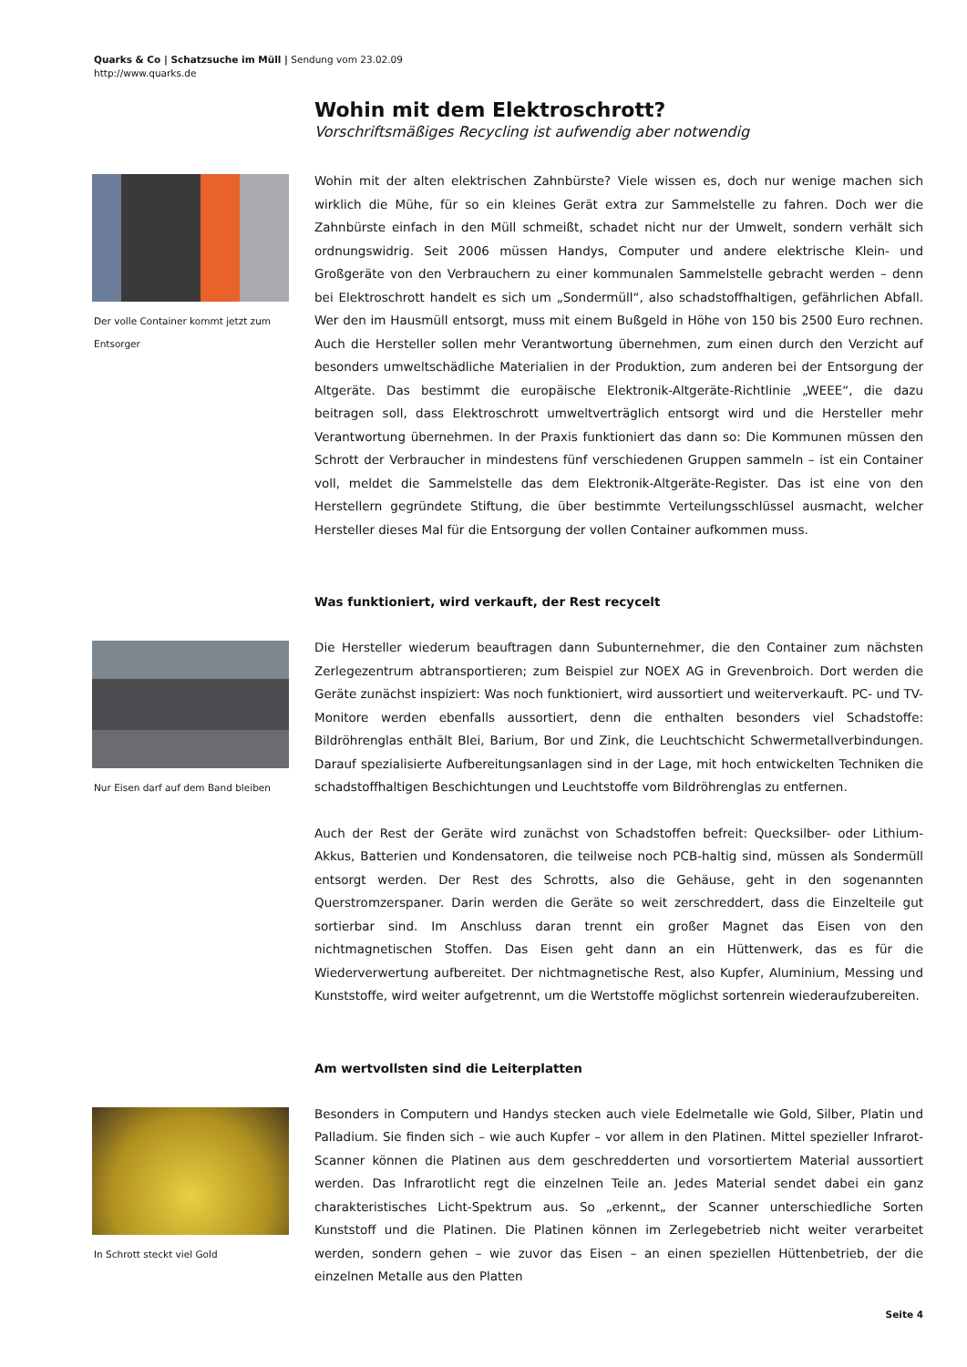Quarks & Co | Schatzsuche im Müll | Sendung vom 23.02.09
http://www.quarks.de
Wohin mit dem Elektroschrott?
Vorschriftsmäßiges Recycling ist aufwendig aber notwendig
Der volle Container kommt jetzt zum Entsorger
Wohin mit der alten elektrischen Zahnbürste? Viele wissen es, doch nur wenige machen sich wirklich die Mühe, für so ein kleines Gerät extra zur Sammelstelle zu fahren. Doch wer die Zahnbürste einfach in den Müll schmeißt, schadet nicht nur der Umwelt, sondern verhält sich ordnungswidrig. Seit 2006 müssen Handys, Computer und andere elektrische Klein- und Großgeräte von den Verbrauchern zu einer kommunalen Sammelstelle gebracht werden – denn bei Elektroschrott handelt es sich um „Sondermüll“, also schadstoffhaltigen, gefährlichen Abfall. Wer den im Hausmüll entsorgt, muss mit einem Bußgeld in Höhe von 150 bis 2500 Euro rechnen. Auch die Hersteller sollen mehr Verantwortung übernehmen, zum einen durch den Verzicht auf besonders umweltschädliche Materialien in der Produktion, zum anderen bei der Entsorgung der Altgeräte. Das bestimmt die europäische Elektronik-Altgeräte-Richtlinie „WEEE“, die dazu beitragen soll, dass Elektroschrott umweltverträglich entsorgt wird und die Hersteller mehr Verantwortung übernehmen. In der Praxis funktioniert das dann so: Die Kommunen müssen den Schrott der Verbraucher in mindestens fünf verschiedenen Gruppen sammeln – ist ein Container voll, meldet die Sammelstelle das dem Elektronik-Altgeräte-Register. Das ist eine von den Herstellern gegründete Stiftung, die über bestimmte Verteilungsschlüssel ausmacht, welcher Hersteller dieses Mal für die Entsorgung der vollen Container aufkommen muss.
Was funktioniert, wird verkauft, der Rest recycelt
Nur Eisen darf auf dem Band bleiben
Die Hersteller wiederum beauftragen dann Subunternehmer, die den Container zum nächsten Zerlegezentrum abtransportieren; zum Beispiel zur NOEX AG in Grevenbroich. Dort werden die Geräte zunächst inspiziert: Was noch funktioniert, wird aussortiert und weiterverkauft. PC- und TV-Monitore werden ebenfalls aussortiert, denn die enthalten besonders viel Schadstoffe: Bildröhrenglas enthält Blei, Barium, Bor und Zink, die Leuchtschicht Schwermetallverbindungen. Darauf spezialisierte Aufbereitungsanlagen sind in der Lage, mit hoch entwickelten Techniken die schadstoffhaltigen Beschichtungen und Leuchtstoffe vom Bildröhrenglas zu entfernen.
Auch der Rest der Geräte wird zunächst von Schadstoffen befreit: Quecksilber- oder Lithium-Akkus, Batterien und Kondensatoren, die teilweise noch PCB-haltig sind, müssen als Sondermüll entsorgt werden. Der Rest des Schrotts, also die Gehäuse, geht in den sogenannten Querstromzerspaner. Darin werden die Geräte so weit zerschreddert, dass die Einzelteile gut sortierbar sind. Im Anschluss daran trennt ein großer Magnet das Eisen von den nichtmagnetischen Stoffen. Das Eisen geht dann an ein Hüttenwerk, das es für die Wiederverwertung aufbereitet. Der nichtmagnetische Rest, also Kupfer, Aluminium, Messing und Kunststoffe, wird weiter aufgetrennt, um die Wertstoffe möglichst sortenrein wiederaufzubereiten.
Am wertvollsten sind die Leiterplatten
In Schrott steckt viel Gold
Besonders in Computern und Handys stecken auch viele Edelmetalle wie Gold, Silber, Platin und Palladium. Sie finden sich – wie auch Kupfer – vor allem in den Platinen. Mittel spezieller Infrarot-Scanner können die Platinen aus dem geschredderten und vorsortiertem Material aussortiert werden. Das Infrarotlicht regt die einzelnen Teile an. Jedes Material sendet dabei ein ganz charakteristisches Licht-Spektrum aus. So „erkennt„ der Scanner unterschiedliche Sorten Kunststoff und die Platinen. Die Platinen können im Zerlegebetrieb nicht weiter verarbeitet werden, sondern gehen – wie zuvor das Eisen – an einen speziellen Hüttenbetrieb, der die einzelnen Metalle aus den Platten
Seite 4